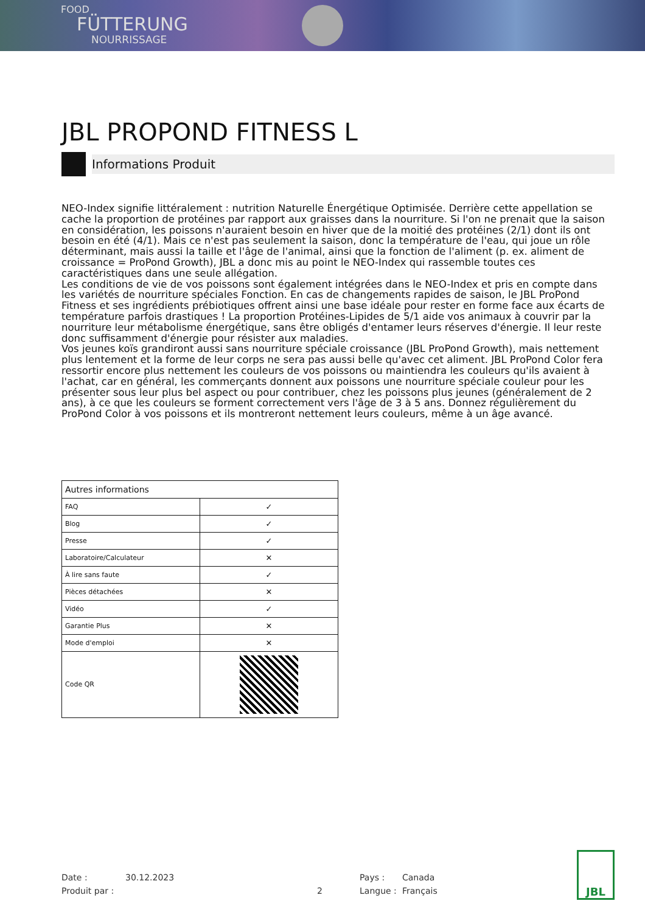FOOD
FÜTTERUNG
NOURRISSAGE
JBL PROPOND FITNESS L
Informations Produit
NEO-Index signifie littéralement : nutrition Naturelle Énergétique Optimisée. Derrière cette appellation se cache la proportion de protéines par rapport aux graisses dans la nourriture. Si l'on ne prenait que la saison en considération, les poissons n'auraient besoin en hiver que de la moitié des protéines (2/1) dont ils ont besoin en été (4/1). Mais ce n'est pas seulement la saison, donc la température de l'eau, qui joue un rôle déterminant, mais aussi la taille et l'âge de l'animal, ainsi que la fonction de l'aliment (p. ex. aliment de croissance = ProPond Growth), JBL a donc mis au point le NEO-Index qui rassemble toutes ces caractéristiques dans une seule allégation.
Les conditions de vie de vos poissons sont également intégrées dans le NEO-Index et pris en compte dans les variétés de nourriture spéciales Fonction. En cas de changements rapides de saison, le JBL ProPond Fitness et ses ingrédients prébiotiques offrent ainsi une base idéale pour rester en forme face aux écarts de température parfois drastiques ! La proportion Protéines-Lipides de 5/1 aide vos animaux à couvrir par la nourriture leur métabolisme énergétique, sans être obligés d'entamer leurs réserves d'énergie. Il leur reste donc suffisamment d'énergie pour résister aux maladies.
Vos jeunes koïs grandiront aussi sans nourriture spéciale croissance (JBL ProPond Growth), mais nettement plus lentement et la forme de leur corps ne sera pas aussi belle qu'avec cet aliment. JBL ProPond Color fera ressortir encore plus nettement les couleurs de vos poissons ou maintiendra les couleurs qu'ils avaient à l'achat, car en général, les commerçants donnent aux poissons une nourriture spéciale couleur pour les présenter sous leur plus bel aspect ou pour contribuer, chez les poissons plus jeunes (généralement de 2 ans), à ce que les couleurs se forment correctement vers l'âge de 3 à 5 ans. Donnez régulièrement du ProPond Color à vos poissons et ils montreront nettement leurs couleurs, même à un âge avancé.
| Autres informations | |
| --- | --- |
| FAQ | ✓ |
| Blog | ✓ |
| Presse | ✓ |
| Laboratoire/Calculateur | ✕ |
| À lire sans faute | ✓ |
| Pièces détachées | ✕ |
| Vidéo | ✓ |
| Garantie Plus | ✕ |
| Mode d'emploi | ✕ |
| Code QR | |
Date :
Produit par :
30.12.2023
2
Pays :
Langue :
Canada
Français
JBL